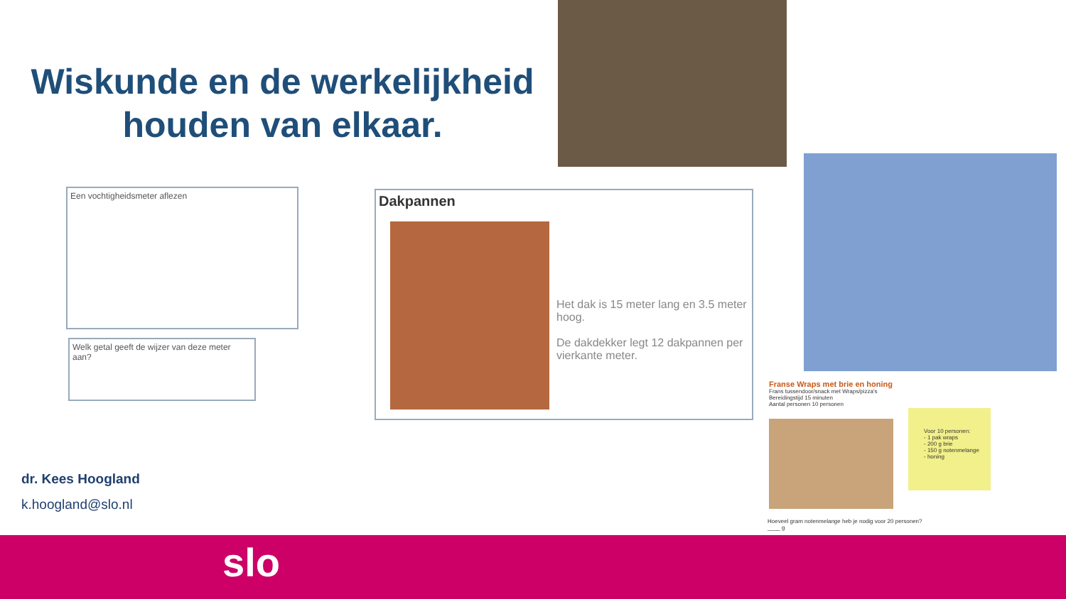Wiskunde en de werkelijkheid houden van elkaar.
Een vochtigheidsmeter aflezen
Welk getal geeft de wijzer van deze meter aan?
Dakpannen
Het dak is 15 meter lang en 3.5 meter hoog.
De dakdekker legt 12 dakpannen per vierkante meter.
Franse Wraps met brie en honing
Frans tussendoor/snack met Wraps/pizza's
Bereidingstijd 15 minuten
Aantal personen 10 personen
Voor 10 personen:
- 1 pak wraps
- 200 g brie
- 150 g notenmelange
- honing
Hoeveel gram notenmelange heb je nodig voor 20 personen?
____ g
dr. Kees Hoogland
k.hoogland@slo.nl
slo